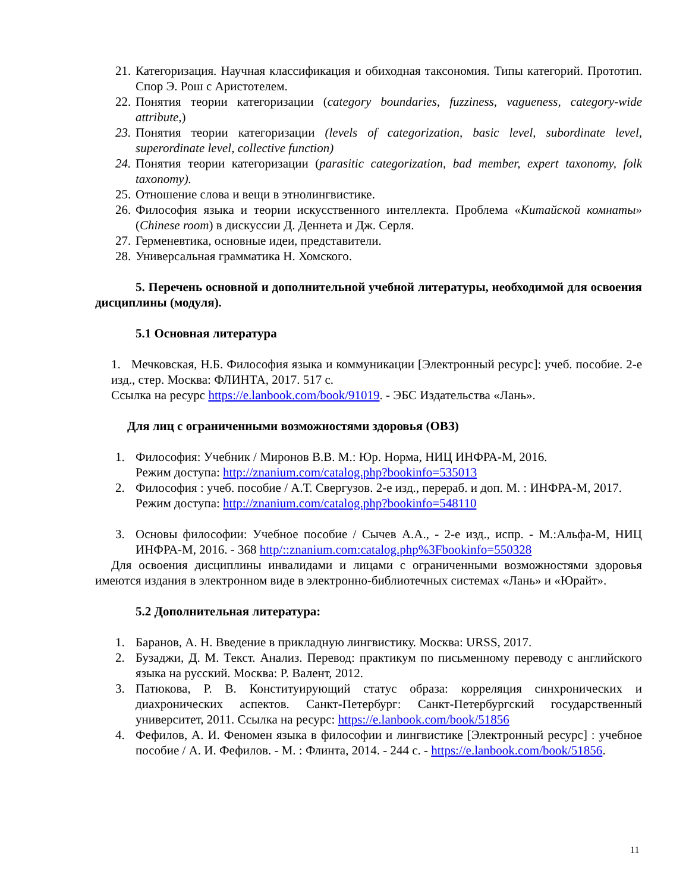21. Категоризация. Научная классификация и обиходная таксономия. Типы категорий. Прототип. Спор Э. Рош с Аристотелем.
22. Понятия теории категоризации (category boundaries, fuzziness, vagueness, category-wide attribute,)
23. Понятия теории категоризации (levels of categorization, basic level, subordinate level, superordinate level, collective function)
24. Понятия теории категоризации (parasitic categorization, bad member, expert taxonomy, folk taxonomy).
25. Отношение слова и вещи в этнолингвистике.
26. Философия языка и теории искусственного интеллекта. Проблема «Китайской комнаты» (Chinese room) в дискуссии Д. Деннета и Дж. Серля.
27. Герменевтика, основные идеи, представители.
28. Универсальная грамматика Н. Хомского.
5. Перечень основной и дополнительной учебной литературы, необходимой для освоения дисциплины (модуля).
5.1 Основная литература
1. Мечковская, Н.Б. Философия языка и коммуникации [Электронный ресурс]: учеб. пособие. 2-е изд., стер. Москва: ФЛИНТА, 2017. 517 с.
Ссылка на ресурс https://e.lanbook.com/book/91019. - ЭБС Издательства «Лань».
Для лиц с ограниченными возможностями здоровья (ОВЗ)
1. Философия: Учебник / Миронов В.В. М.: Юр. Норма, НИЦ ИНФРА-М, 2016.
Режим доступа: http://znanium.com/catalog.php?bookinfo=535013
2. Философия : учеб. пособие / А.Т. Свергузов. 2-е изд., перераб. и доп. М. : ИНФРА-М, 2017.
Режим доступа: http://znanium.com/catalog.php?bookinfo=548110
3. Основы философии: Учебное пособие / Сычев А.А., - 2-е изд., испр. - М.:Альфа-М, НИЦ ИНФРА-М, 2016. - 368 http/::znanium.com:catalog.php%3Fbookinfo=550328
Для освоения дисциплины инвалидами и лицами с ограниченными возможностями здоровья имеются издания в электронном виде в электронно-библиотечных системах «Лань» и «Юрайт».
5.2 Дополнительная литература:
1. Баранов, А. Н. Введение в прикладную лингвистику. Москва: URSS, 2017.
2. Бузаджи, Д. М. Текст. Анализ. Перевод: практикум по письменному переводу с английского языка на русский. Москва: Р. Валент, 2012.
3. Патюкова, Р. В. Конституирующий статус образа: корреляция синхронических и диахронических аспектов. Санкт-Петербург: Санкт-Петербургский государственный университет, 2011. Ссылка на ресурс: https://e.lanbook.com/book/51856
4. Фефилов, А. И. Феномен языка в философии и лингвистике [Электронный ресурс] : учебное пособие / А. И. Фефилов. - М. : Флинта, 2014. - 244 с. - https://e.lanbook.com/book/51856.
11